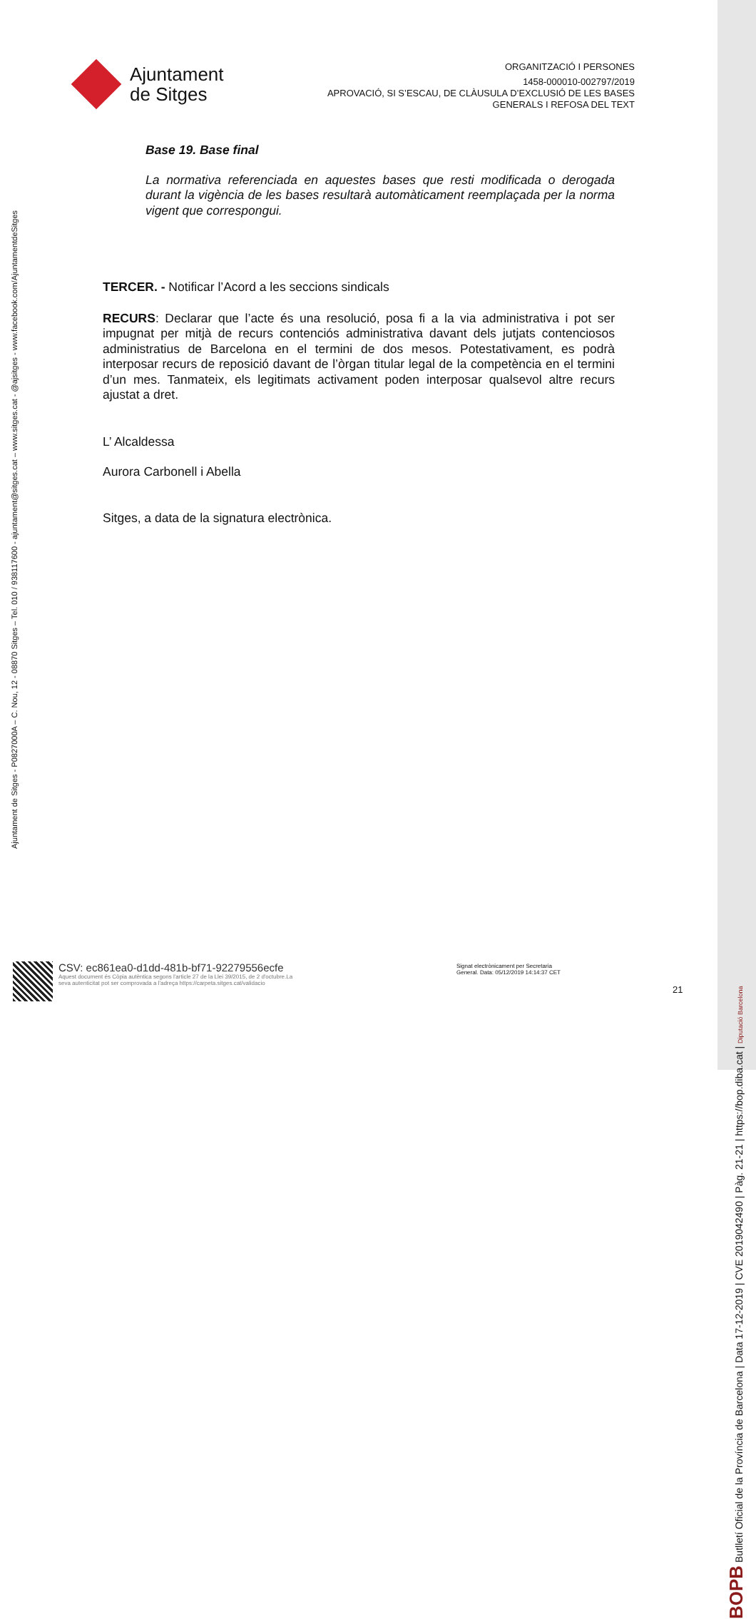Ajuntament
de Sitges
ORGANITZACIÓ I PERSONES
1458-000010-002797/2019
APROVACIÓ, SI S’ESCAU, DE CLÀUSULA D’EXCLUSIÓ DE LES BASES
GENERALS I REFOSA DEL TEXT
Base 19. Base final
La normativa referenciada en aquestes bases que resti modificada o derogada durant la vigència de les bases resultarà automàticament reemplaçada per la norma vigent que correspongui.
TERCER. - Notificar l’Acord a les seccions sindicals
RECURS: Declarar que l’acte és una resolució, posa fi a la via administrativa i pot ser impugnat per mitjà de recurs contenciós administrativa davant dels jutjats contenciosos administratius de Barcelona en el termini de dos mesos. Potestativament, es podrà interposar recurs de reposició davant de l’òrgan titular legal de la competència en el termini d’un mes. Tanmateix, els legitimats activament poden interposar qualsevol altre recurs ajustat a dret.
L’ Alcaldessa
Aurora Carbonell i Abella
Sitges, a data de la signatura electrònica.
Ajuntament de Sitges - P0827000A – C. Nou, 12 - 08870 Sitges – Tel. 010 / 938117600 - ajuntament@sitges.cat – www.sitges.cat - @ajsitges - www.facebook.com/AjuntamentdeSitges
CSV: ec861ea0-d1dd-481b-bf71-92279556ecfe
Aquest document és Còpia autèntica segons l'article 27 de la Llei 39/2015, de 2 d'octubre.La seva autenticitat pot ser comprovada a l'adreça https://carpeta.sitges.cat/validacio
Signat electrònicament per Secretaria
General. Data: 05/12/2019 14:14:37 CET
21
BOPB Butlletí Oficial de la Província de Barcelona | Data 17-12-2019 | CVE 2019042490 | Pàg. 21-21 | https://bop.diba.cat | Diputació Barcelona